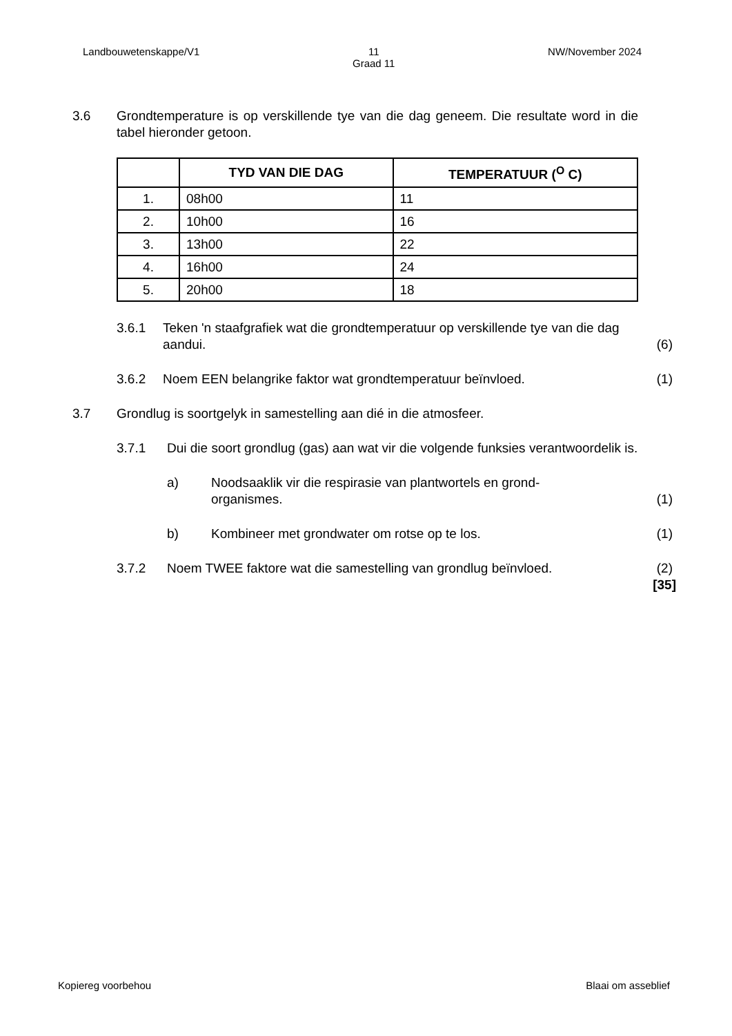Landbouwetenskappe/V1 11
Graad 11 NW/November 2024
3.6 Grondtemperature is op verskillende tye van die dag geneem. Die resultate word in die tabel hieronder getoon.
| | TYD VAN DIE DAG | TEMPERATUUR (<sup>O</sup> C) |
| --- | --- | --- |
| 1. | 08h00 | 11 |
| 2. | 10h00 | 16 |
| 3. | 13h00 | 22 |
| 4. | 16h00 | 24 |
| 5. | 20h00 | 18 |
3.6.1 Teken 'n staafgrafiek wat die grondtemperatuur op verskillende tye van die dag aandui.
(6)
3.6.2 Noem EEN belangrike faktor wat grondtemperatuur beïnvloed.
(1)
3.7 Grondlug is soortgelyk in samestelling aan dié in die atmosfeer.
3.7.1 Dui die soort grondlug (gas) aan wat vir die volgende funksies verantwoordelik is.
a) Noodsaaklik vir die respirasie van plantwortels en grond-
organismes.
(1)
b) Kombineer met grondwater om rotse op te los.
(1)
3.7.2 Noem TWEE faktore wat die samestelling van grondlug beïnvloed.
(2)
[35]
Kopiereg voorbehou Blaai om asseblief